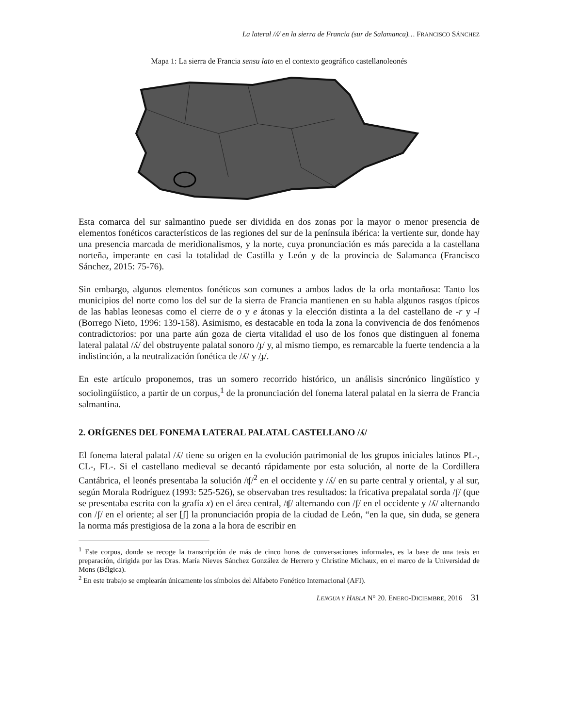La lateral /ʎ/ en la sierra de Francia (sur de Salamanca)… FRANCISCO SÁNCHEZ
Mapa 1: La sierra de Francia sensu lato en el contexto geográfico castellanoleonés
Esta comarca del sur salmantino puede ser dividida en dos zonas por la mayor o menor presencia de elementos fonéticos característicos de las regiones del sur de la península ibérica: la vertiente sur, donde hay una presencia marcada de meridionalismos, y la norte, cuya pronunciación es más parecida a la castellana norteña, imperante en casi la totalidad de Castilla y León y de la provincia de Salamanca (Francisco Sánchez, 2015: 75-76).
Sin embargo, algunos elementos fonéticos son comunes a ambos lados de la orla montañosa: Tanto los municipios del norte como los del sur de la sierra de Francia mantienen en su habla algunos rasgos típicos de las hablas leonesas como el cierre de o y e átonas y la elección distinta a la del castellano de -r y -l (Borrego Nieto, 1996: 139-158). Asimismo, es destacable en toda la zona la convivencia de dos fenómenos contradictorios: por una parte aún goza de cierta vitalidad el uso de los fonos que distinguen al fonema lateral palatal /ʎ/ del obstruyente palatal sonoro /ɟ/ y, al mismo tiempo, es remarcable la fuerte tendencia a la indistinción, a la neutralización fonética de /ʎ/ y /ɟ/.
En este artículo proponemos, tras un somero recorrido histórico, un análisis sincrónico lingüístico y sociolingüístico, a partir de un corpus,<sup>1</sup> de la pronunciación del fonema lateral palatal en la sierra de Francia salmantina.
2. ORÍGENES DEL FONEMA LATERAL PALATAL CASTELLANO /ʎ/
El fonema lateral palatal /ʎ/ tiene su origen en la evolución patrimonial de los grupos iniciales latinos PL-, CL-, FL-. Si el castellano medieval se decantó rápidamente por esta solución, al norte de la Cordillera Cantábrica, el leonés presentaba la solución /ʧ/<sup>2</sup> en el occidente y /ʎ/ en su parte central y oriental, y al sur, según Morala Rodríguez (1993: 525-526), se observaban tres resultados: la fricativa prepalatal sorda /ʃ/ (que se presentaba escrita con la grafía x) en el área central, /ʧ/ alternando con /ʃ/ en el occidente y /ʎ/ alternando con /ʃ/ en el oriente; al ser [ʃ] la pronunciación propia de la ciudad de León, “en la que, sin duda, se genera la norma más prestigiosa de la zona a la hora de escribir en
<sup>1</sup> Este corpus, donde se recoge la transcripción de más de cinco horas de conversaciones informales, es la base de una tesis en preparación, dirigida por las Dras. María Nieves Sánchez González de Herrero y Christine Michaux, en el marco de la Universidad de Mons (Bélgica).
<sup>2</sup> En este trabajo se emplearán únicamente los símbolos del Alfabeto Fonético Internacional (AFI).
LENGUA Y HABLA N° 20. ENERO-DICIEMBRE, 2016 31